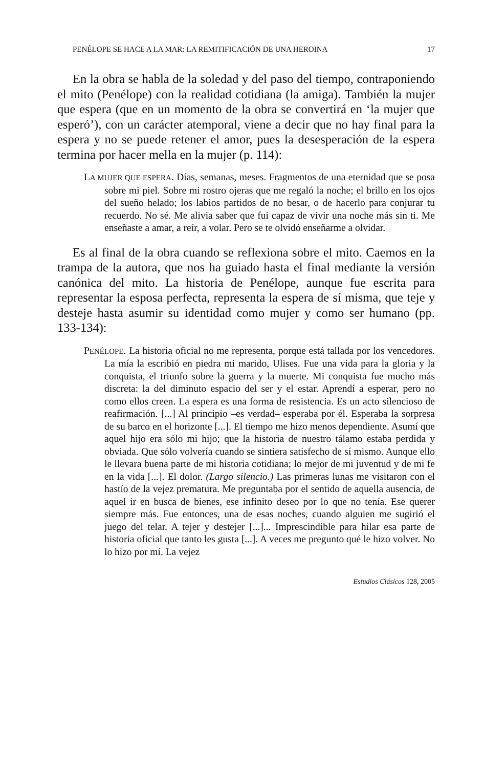PENÉLOPE SE HACE A LA MAR: LA REMITIFICACIÓN DE UNA HEROINA 17
En la obra se habla de la soledad y del paso del tiempo, contraponiendo el mito (Penélope) con la realidad cotidiana (la amiga). También la mujer que espera (que en un momento de la obra se convertirá en ‘la mujer que esperó’), con un carácter atemporal, viene a decir que no hay final para la espera y no se puede retener el amor, pues la desesperación de la espera termina por hacer mella en la mujer (p. 114):
LA MUJER QUE ESPERA. Días, semanas, meses. Fragmentos de una eternidad que se posa sobre mi piel. Sobre mi rostro ojeras que me regaló la noche; el brillo en los ojos del sueño helado; los labios partidos de no besar, o de hacerlo para conjurar tu recuerdo. No sé. Me alivia saber que fui capaz de vivir una noche más sin ti. Me enseñaste a amar, a reír, a volar. Pero se te olvidó enseñarme a olvidar.
Es al final de la obra cuando se reflexiona sobre el mito. Caemos en la trampa de la autora, que nos ha guiado hasta el final mediante la versión canónica del mito. La historia de Penélope, aunque fue escrita para representar la esposa perfecta, representa la espera de sí misma, que teje y desteje hasta asumir su identidad como mujer y como ser humano (pp. 133-134):
PENÉLOPE. La historia oficial no me representa, porque está tallada por los vencedores. La mía la escribió en piedra mi marido, Ulises. Fue una vida para la gloria y la conquista, el triunfo sobre la guerra y la muerte. Mi conquista fue mucho más discreta: la del diminuto espacio del ser y el estar. Aprendí a esperar, pero no como ellos creen. La espera es una forma de resistencia. Es un acto silencioso de reafirmación. [...] Al principio –es verdad– esperaba por él. Esperaba la sorpresa de su barco en el horizonte [...]. El tiempo me hizo menos dependiente. Asumí que aquel hijo era sólo mi hijo; que la historia de nuestro tálamo estaba perdida y obviada. Que sólo volvería cuando se sintiera satisfecho de sí mismo. Aunque ello le llevara buena parte de mi historia cotidiana; lo mejor de mi juventud y de mi fe en la vida [...]. El dolor. (Largo silencio.) Las primeras lunas me visitaron con el hastío de la vejez prematura. Me preguntaba por el sentido de aquella ausencia, de aquel ir en busca de bienes, ese infinito deseo por lo que no tenía. Ese querer siempre más. Fue entonces, una de esas noches, cuando alguien me sugirió el juego del telar. A tejer y destejer [...]... Imprescindible para hilar esa parte de historia oficial que tanto les gusta [...]. A veces me pregunto qué le hizo volver. No lo hizo por mí. La vejez
Estudios Clásicos 128, 2005